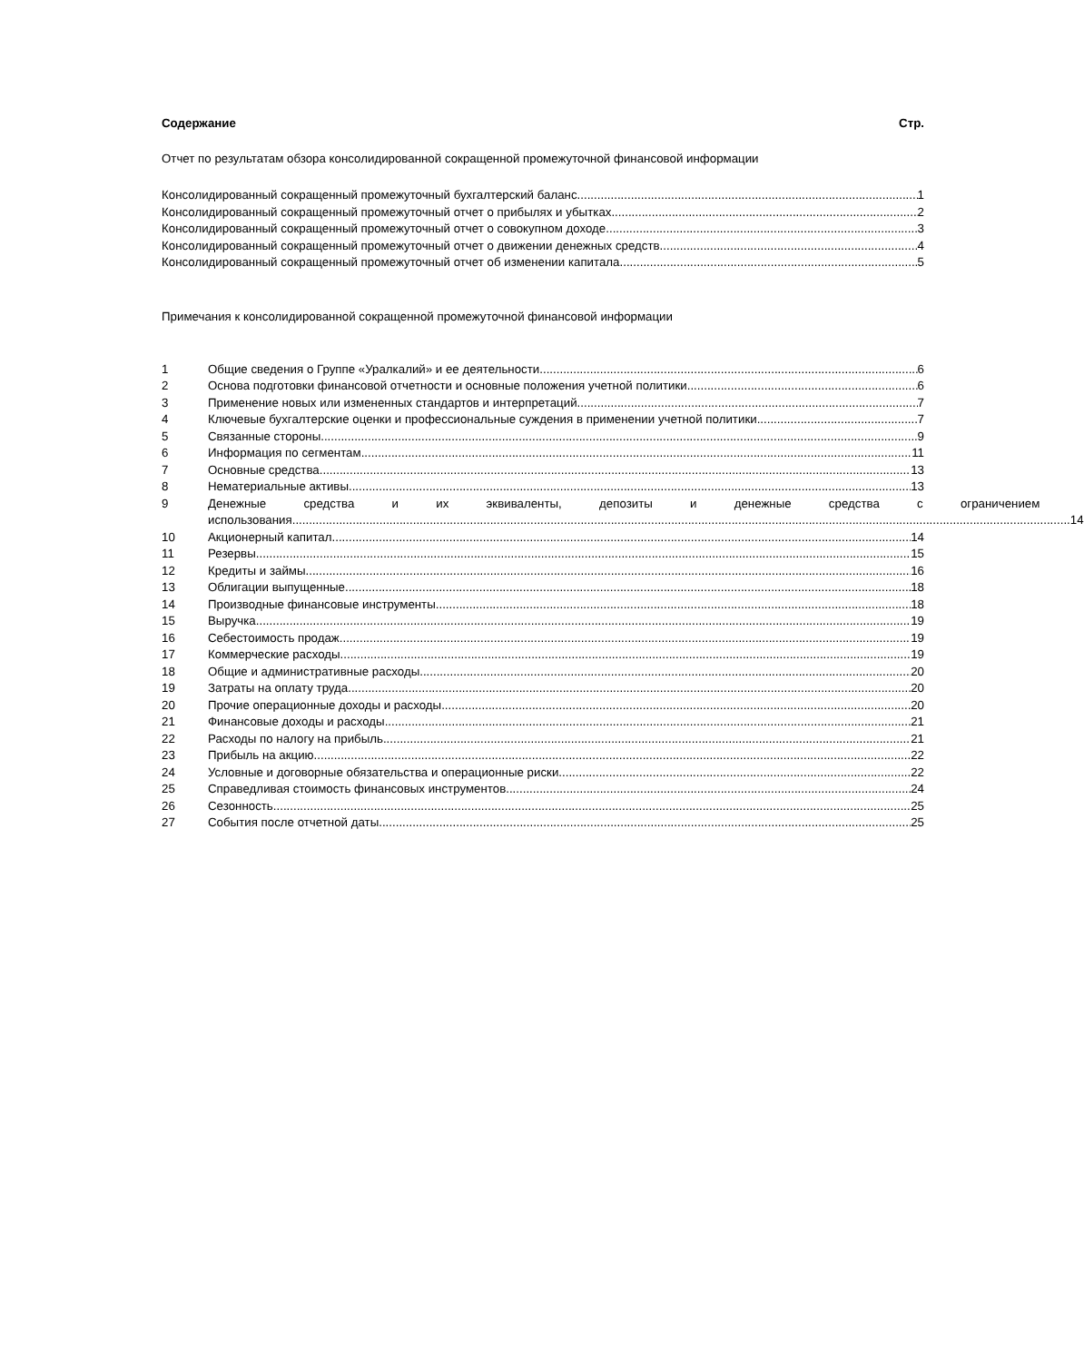Содержание Стр.
Отчет по результатам обзора консолидированной сокращенной промежуточной финансовой информации
Консолидированный сокращенный промежуточный бухгалтерский баланс 1
Консолидированный сокращенный промежуточный отчет о прибылях и убытках 2
Консолидированный сокращенный промежуточный отчет о совокупном доходе 3
Консолидированный сокращенный промежуточный отчет о движении денежных средств 4
Консолидированный сокращенный промежуточный отчет об изменении капитала 5
Примечания к консолидированной сокращенной промежуточной финансовой информации
1 Общие сведения о Группе «Уралкалий» и ее деятельности 6
2 Основа подготовки финансовой отчетности и основные положения учетной политики 6
3 Применение новых или измененных стандартов и интерпретаций 7
4 Ключевые бухгалтерские оценки и профессиональные суждения в применении учетной политики 7
5 Связанные стороны 9
6 Информация по сегментам 11
7 Основные средства 13
8 Нематериальные активы 13
9 Денежные средства и их эквиваленты, депозиты и денежные средства с ограничением
использования 14
10 Акционерный капитал 14
11 Резервы 15
12 Кредиты и займы 16
13 Облигации выпущенные 18
14 Производные финансовые инструменты 18
15 Выручка 19
16 Себестоимость продаж 19
17 Коммерческие расходы 19
18 Общие и административные расходы 20
19 Затраты на оплату труда 20
20 Прочие операционные доходы и расходы 20
21 Финансовые доходы и расходы 21
22 Расходы по налогу на прибыль 21
23 Прибыль на акцию 22
24 Условные и договорные обязательства и операционные риски 22
25 Справедливая стоимость финансовых инструментов 24
26 Сезонность 25
27 События после отчетной даты 25